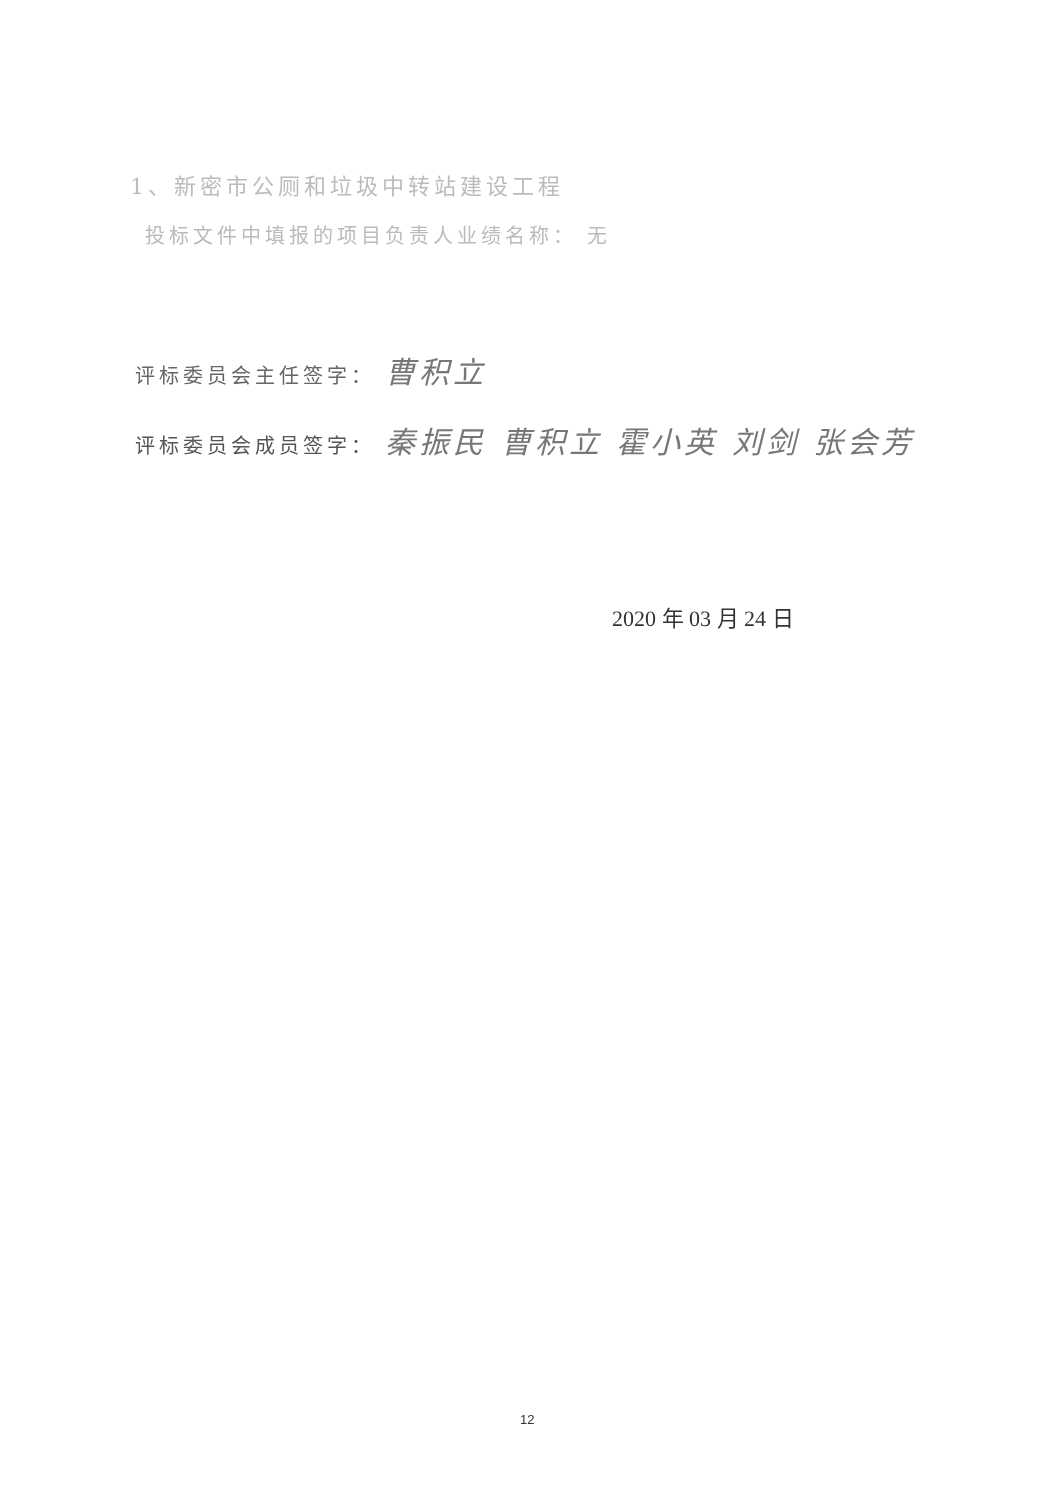1、新密市公厕和垃圾中转站建设工程
投标文件中填报的项目负责人业绩名称： 无
评标委员会主任签字： 曹积立
评标委员会成员签字： 秦振民 曹积立 霍小英 刘剑 张会芳
2020 年 03 月 24 日
12